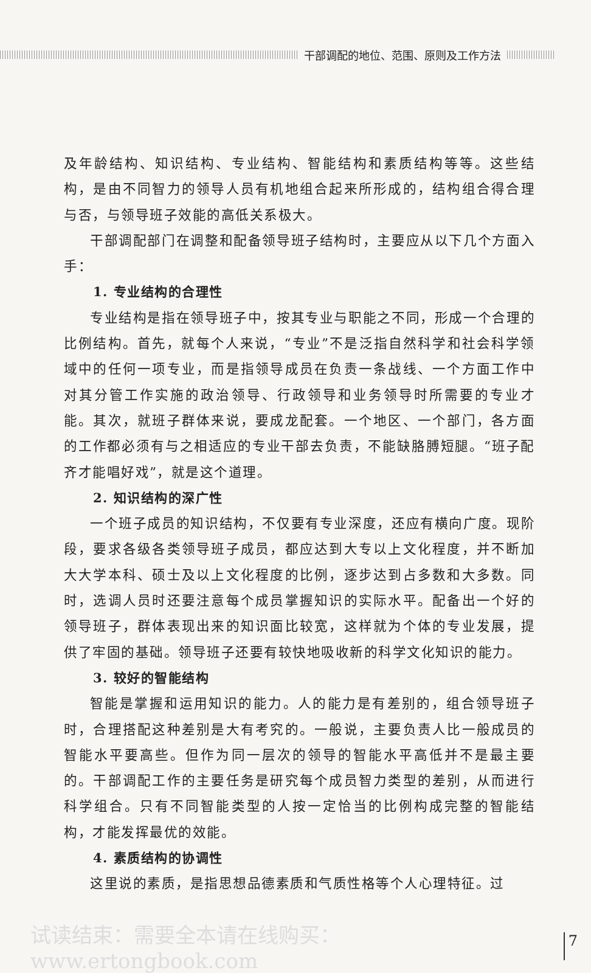干部调配的地位、范围、原则及工作方法
及年龄结构、知识结构、专业结构、智能结构和素质结构等等。这些结构，是由不同智力的领导人员有机地组合起来所形成的，结构组合得合理与否，与领导班子效能的高低关系极大。
干部调配部门在调整和配备领导班子结构时，主要应从以下几个方面入手：
1. 专业结构的合理性
专业结构是指在领导班子中，按其专业与职能之不同，形成一个合理的比例结构。首先，就每个人来说，“专业”不是泛指自然科学和社会科学领域中的任何一项专业，而是指领导成员在负责一条战线、一个方面工作中对其分管工作实施的政治领导、行政领导和业务领导时所需要的专业才能。其次，就班子群体来说，要成龙配套。一个地区、一个部门，各方面的工作都必须有与之相适应的专业干部去负责，不能缺胳膊短腿。“班子配齐才能唱好戏”，就是这个道理。
2. 知识结构的深广性
一个班子成员的知识结构，不仅要有专业深度，还应有横向广度。现阶段，要求各级各类领导班子成员，都应达到大专以上文化程度，并不断加大大学本科、硕士及以上文化程度的比例，逐步达到占多数和大多数。同时，选调人员时还要注意每个成员掌握知识的实际水平。配备出一个好的领导班子，群体表现出来的知识面比较宽，这样就为个体的专业发展，提供了牢固的基础。领导班子还要有较快地吸收新的科学文化知识的能力。
3. 较好的智能结构
智能是掌握和运用知识的能力。人的能力是有差别的，组合领导班子时，合理搭配这种差别是大有考究的。一般说，主要负责人比一般成员的智能水平要高些。但作为同一层次的领导的智能水平高低并不是最主要的。干部调配工作的主要任务是研究每个成员智力类型的差别，从而进行科学组合。只有不同智能类型的人按一定恰当的比例构成完整的智能结构，才能发挥最优的效能。
4. 素质结构的协调性
这里说的素质，是指思想品德素质和气质性格等个人心理特征。过
试读结束：需要全本请在线购买： www.ertongbook.com 7